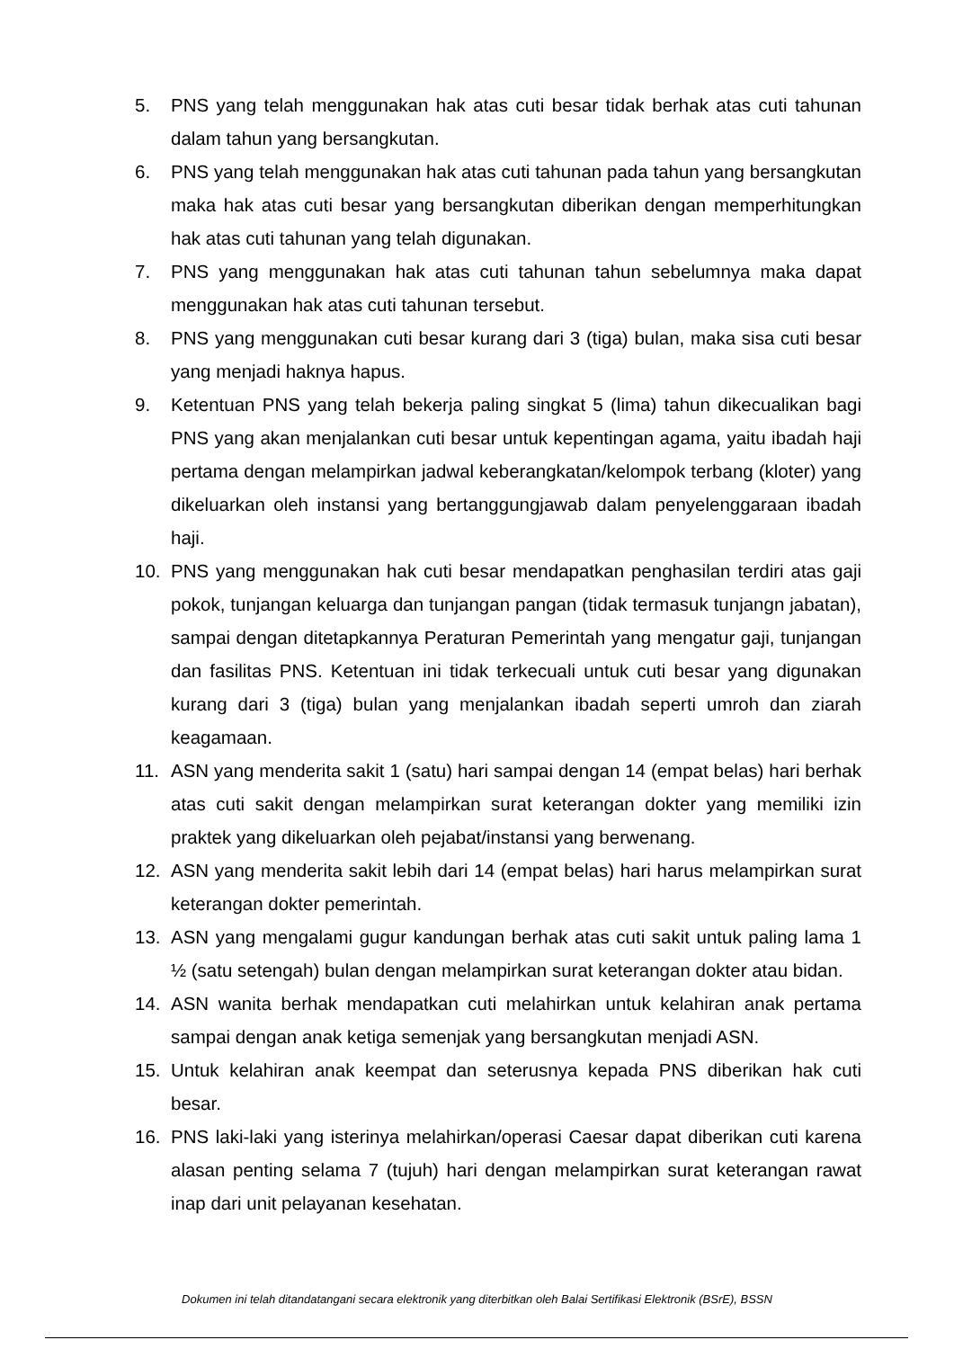5. PNS yang telah menggunakan hak atas cuti besar tidak berhak atas cuti tahunan dalam tahun yang bersangkutan.
6. PNS yang telah menggunakan hak atas cuti tahunan pada tahun yang bersangkutan maka hak atas cuti besar yang bersangkutan diberikan dengan memperhitungkan hak atas cuti tahunan yang telah digunakan.
7. PNS yang menggunakan hak atas cuti tahunan tahun sebelumnya maka dapat menggunakan hak atas cuti tahunan tersebut.
8. PNS yang menggunakan cuti besar kurang dari 3 (tiga) bulan, maka sisa cuti besar yang menjadi haknya hapus.
9. Ketentuan PNS yang telah bekerja paling singkat 5 (lima) tahun dikecualikan bagi PNS yang akan menjalankan cuti besar untuk kepentingan agama, yaitu ibadah haji pertama dengan melampirkan jadwal keberangkatan/kelompok terbang (kloter) yang dikeluarkan oleh instansi yang bertanggungjawab dalam penyelenggaraan ibadah haji.
10. PNS yang menggunakan hak cuti besar mendapatkan penghasilan terdiri atas gaji pokok, tunjangan keluarga dan tunjangan pangan (tidak termasuk tunjangn jabatan), sampai dengan ditetapkannya Peraturan Pemerintah yang mengatur gaji, tunjangan dan fasilitas PNS. Ketentuan ini tidak terkecuali untuk cuti besar yang digunakan kurang dari 3 (tiga) bulan yang menjalankan ibadah seperti umroh dan ziarah keagamaan.
11. ASN yang menderita sakit 1 (satu) hari sampai dengan 14 (empat belas) hari berhak atas cuti sakit dengan melampirkan surat keterangan dokter yang memiliki izin praktek yang dikeluarkan oleh pejabat/instansi yang berwenang.
12. ASN yang menderita sakit lebih dari 14 (empat belas) hari harus melampirkan surat keterangan dokter pemerintah.
13. ASN yang mengalami gugur kandungan berhak atas cuti sakit untuk paling lama 1 ½ (satu setengah) bulan dengan melampirkan surat keterangan dokter atau bidan.
14. ASN wanita berhak mendapatkan cuti melahirkan untuk kelahiran anak pertama sampai dengan anak ketiga semenjak yang bersangkutan menjadi ASN.
15. Untuk kelahiran anak keempat dan seterusnya kepada PNS diberikan hak cuti besar.
16. PNS laki-laki yang isterinya melahirkan/operasi Caesar dapat diberikan cuti karena alasan penting selama 7 (tujuh) hari dengan melampirkan surat keterangan rawat inap dari unit pelayanan kesehatan.
Dokumen ini telah ditandatangani secara elektronik yang diterbitkan oleh Balai Sertifikasi Elektronik (BSrE), BSSN